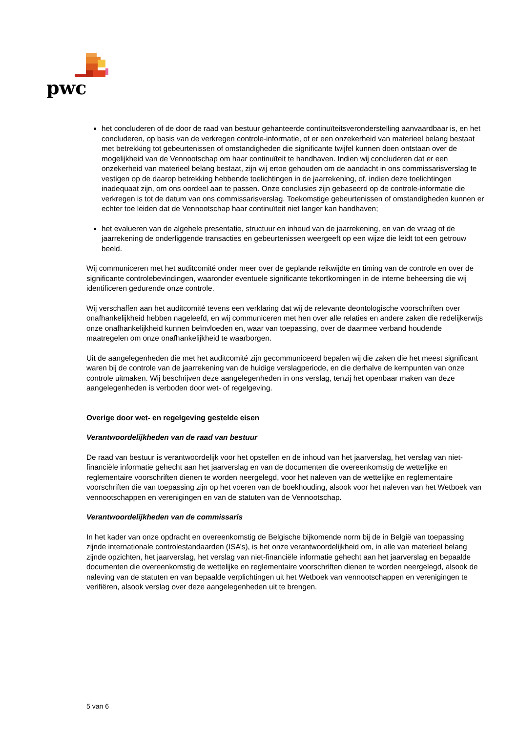pwc
het concluderen of de door de raad van bestuur gehanteerde continuïteitsveronderstelling aanvaardbaar is, en het concluderen, op basis van de verkregen controle-informatie, of er een onzekerheid van materieel belang bestaat met betrekking tot gebeurtenissen of omstandigheden die significante twijfel kunnen doen ontstaan over de mogelijkheid van de Vennootschap om haar continuïteit te handhaven. Indien wij concluderen dat er een onzekerheid van materieel belang bestaat, zijn wij ertoe gehouden om de aandacht in ons commissarisverslag te vestigen op de daarop betrekking hebbende toelichtingen in de jaarrekening, of, indien deze toelichtingen inadequaat zijn, om ons oordeel aan te passen. Onze conclusies zijn gebaseerd op de controle-informatie die verkregen is tot de datum van ons commissarisverslag. Toekomstige gebeurtenissen of omstandigheden kunnen er echter toe leiden dat de Vennootschap haar continuïteit niet langer kan handhaven;
het evalueren van de algehele presentatie, structuur en inhoud van de jaarrekening, en van de vraag of de jaarrekening de onderliggende transacties en gebeurtenissen weergeeft op een wijze die leidt tot een getrouw beeld.
Wij communiceren met het auditcomité onder meer over de geplande reikwijdte en timing van de controle en over de significante controlebevindingen, waaronder eventuele significante tekortkomingen in de interne beheersing die wij identificeren gedurende onze controle.
Wij verschaffen aan het auditcomité tevens een verklaring dat wij de relevante deontologische voorschriften over onafhankelijkheid hebben nageleefd, en wij communiceren met hen over alle relaties en andere zaken die redelijkerwijs onze onafhankelijkheid kunnen beïnvloeden en, waar van toepassing, over de daarmee verband houdende maatregelen om onze onafhankelijkheid te waarborgen.
Uit de aangelegenheden die met het auditcomité zijn gecommuniceerd bepalen wij die zaken die het meest significant waren bij de controle van de jaarrekening van de huidige verslagperiode, en die derhalve de kernpunten van onze controle uitmaken. Wij beschrijven deze aangelegenheden in ons verslag, tenzij het openbaar maken van deze aangelegenheden is verboden door wet- of regelgeving.
Overige door wet- en regelgeving gestelde eisen
Verantwoordelijkheden van de raad van bestuur
De raad van bestuur is verantwoordelijk voor het opstellen en de inhoud van het jaarverslag, het verslag van niet-financiële informatie gehecht aan het jaarverslag en van de documenten die overeenkomstig de wettelijke en reglementaire voorschriften dienen te worden neergelegd, voor het naleven van de wettelijke en reglementaire voorschriften die van toepassing zijn op het voeren van de boekhouding, alsook voor het naleven van het Wetboek van vennootschappen en verenigingen en van de statuten van de Vennootschap.
Verantwoordelijkheden van de commissaris
In het kader van onze opdracht en overeenkomstig de Belgische bijkomende norm bij de in België van toepassing zijnde internationale controlestandaarden (ISA’s), is het onze verantwoordelijkheid om, in alle van materieel belang zijnde opzichten, het jaarverslag, het verslag van niet-financiële informatie gehecht aan het jaarverslag en bepaalde documenten die overeenkomstig de wettelijke en reglementaire voorschriften dienen te worden neergelegd, alsook de naleving van de statuten en van bepaalde verplichtingen uit het Wetboek van vennootschappen en verenigingen te verifiëren, alsook verslag over deze aangelegenheden uit te brengen.
5 van 6